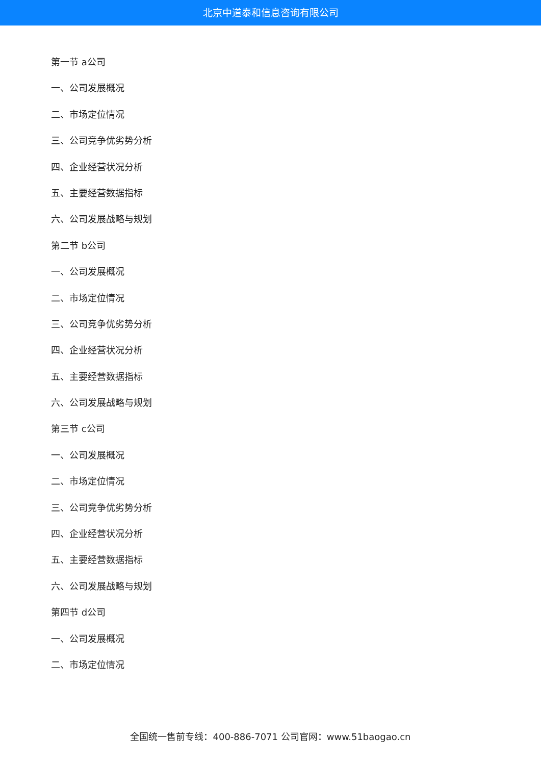北京中道泰和信息咨询有限公司
第一节 a公司
一、公司发展概况
二、市场定位情况
三、公司竞争优劣势分析
四、企业经营状况分析
五、主要经营数据指标
六、公司发展战略与规划
第二节 b公司
一、公司发展概况
二、市场定位情况
三、公司竞争优劣势分析
四、企业经营状况分析
五、主要经营数据指标
六、公司发展战略与规划
第三节 c公司
一、公司发展概况
二、市场定位情况
三、公司竞争优劣势分析
四、企业经营状况分析
五、主要经营数据指标
六、公司发展战略与规划
第四节 d公司
一、公司发展概况
二、市场定位情况
全国统一售前专线：400-886-7071 公司官网：www.51baogao.cn